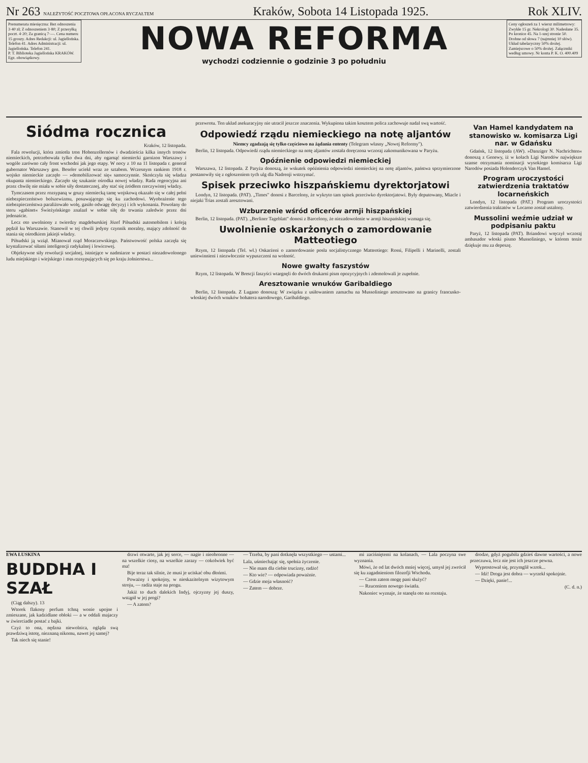Nr 263 NALEŻYTOŚĆ POCZTOWA OPŁACONA RYCZAŁTEM Kraków, Sobota 14 Listopada 1925. Rok XLIV.
Prenumerata miesięczna: Bez odnoszenia 3·40 zł; Z odnoszeniem 3·80; Z przesyłką poczt. 4·20; Za granicą 7·—. Cena numeru 15 groszy. Adres Redakcji: ul. Jagiellońska. Telefon 41. Adres Administracji: ul. Jagiellońska. Telefon 241.
P. T. Biblioteka Jagiellońska KRAKÓW. Egz. obowiązkowy.
NOWA REFORMA
wychodzi codziennie o godzinie 3 po południu
Ceny ogłoszeń za 1 wiersz milimetrowy: Zwykłe 15 gr. Nekrologi 30. Nadesłane 35. Po kronice 45. Na 1-szej stronie 50. Drobne od słowa 7 (najmniej 10 słów). Układ tabelaryczny 50% drożej. Zamiejscowe o 50% drożej. Załączniki według umowy. Nr konta P. K. O. 400.409
Siódma rocznica
Kraków, 12 listopada.
Fala rewolucji, która zmiotła tron Hohenzollernów i dwadzieścia kilka innych tronów niemieckich, potrzebowała tylko dwa dni, aby ogarnąć niemiecki garnizon Warszawy i wogóle zarówno cały front wschodni jak jego etapy. W nocy z 10 na 11 listopada r. generał gubernator Warszawy gen. Beseler uciekł wraz ze sztabem. Wczesnym rankiem 1918 r. wojsko niemieckie zaczęło — »demobilizować się« samoczynnie. Skończyła się władza okupanta niemieckiego. Zaczęło się szukanie ośrodka nowej władzy. Rada regencyjna ani przez chwilę nie miała w sobie siły dostatecznej, aby stać się źródłem rzeczywistej władzy.
Tymczasem przez rozsypaną w gruzy niemiecką tamę wojskową okazało się w całej pełni niebezpieczeństwo bolszewizmu, posuwającego się ku zachodowi. Wyobrażenie tego niebezpieczeństwa paraliżowało wolę, gasiło odwagę decyzyj i ich wykonania. Powołany do steru »gabinet« Świeżyńskiego znalazł w sobie siłę do trwania zaledwie przez dni jedenaście.
Lecz oto uwolniony z twierdzy magdeburskiej Józef Piłsudski automobilem i koleją pędził ku Warszawie. Stanowił w tej chwili jedyny czynnik moralny, mający zdolność do stania się ośrodkiem jakiejś władzy.
Piłsudski ją wziął. Mianował rząd Moraczewskiego. Państwowość polska zaczęła się krystalizować siłami inteligencji radykalnej i lewicowej.
Objektywne siły rewolucji socjalnej, istniejące w nadmiarze w postaci niezadowolonego ludu miejskiego i wiejskiego i mas rozsypujących się po kraju żołnierstwa...
przewrotu. Ten układ asekuracyjny nie utracił jeszcze znaczenia. Wykupiona takim kosztem polica zachowuje nadal swą wartość.
Odpowiedź rządu niemieckiego na notę aljantów
Niemcy zgadzają się tylko częściowo na żądania ententy (Telegram własny „Nowej Reformy").
Berlin, 12 listopada. Odpowiedź rządu niemieckiego na notę aljantów została doręczona wczoraj zakomunikowana w Paryżu.
Opóźnienie odpowiedzi niemieckiej
Warszawa, 12 listopada. Z Paryża donoszą, że wskutek opóźnienia odpowiedzi niemieckiej na notę aljantów, państwa sprzymierzone postanowiły się z ogłoszeniem tych ulg dla Nadrenji wstrzymać.
Spisek przeciwko hiszpańskiemu dyrektorjatowi
Londyn, 12 listopada. (PAT). „Times" donosi z Barcelony, że wykryto tam spisek przeciwko dyrektorjatowi. Były deputowany, Miacle i niejaki Trias zostali aresztowani.
Wzburzenie wśród oficerów armji hiszpańskiej
Berlin, 12 listopada. (PAT). „Berliner Tageblatt" donosi z Barcelony, że niezadowolenie w armji hiszpańskiej wzmaga się.
Uwolnienie oskarżonych o zamordowanie Matteotiego
Rzym, 12 listopada (Tel. wł.) Oskarżeni o zamordowanie posła socjalistycznego Matteotiego: Rossi, Filipelli i Marinelli, zostali uniewinnieni i niezwłocznie wypuszczeni na wolność.
Nowe gwałty faszystów
Rzym, 12 listopada. W Brescji faszyści wtargnęli do dwóch drukarni pism opozycyjnych i zdemolowali je zupełnie.
Aresztowanie wnuków Garibaldiego
Berlin, 12 listopada. Z Lugano donoszą: W związku z usiłowaniem zamachu na Mussoliniego aresztowano na granicy francusko-włoskiej dwóch wnuków bohatera narodowego, Garibaldiego.
Van Hamel kandydatem na stanowisko w. komisarza Ligi nar. w Gdańsku
Gdańsk, 12 listopada (AW). »Danziger N. Nachrichten« donoszą z Genewy, iż w kołach Ligi Narodów największe szanse otrzymania nominacji wysokiego komisarza Ligi Narodów posiada Holenderczyk Van Hamel.
Program uroczystości zatwierdzenia traktatów locarneńskich
Londyn, 12 listopada (PAT.) Program uroczystości zatwierdzenia traktatów w Locarno został ustalony.
Mussolini weźmie udział w podpisaniu paktu
Paryż, 12 listopada (PAT). Briandowi wręczył wczoraj ambasador włoski pismo Mussoliniego, w którem tenże dziękuje mu za depeszę.
EWA ŁUSKINA
BUDDHA I SZAŁ
(Ciąg dalszy). 13
Wtorek flakony perfum tchną wonie upojne i zmieszane, jak kadzidlane obłoki — a w oddali majaczy w źwierciadle postać z bajki.
Czyż to ona, nędzna niewolnica, ogląda swą prawdziwą istotę, nieznaną nikomu, nawet jej samej?
Tak niech się stanie!
drzwi otwarte, jak jej serce, — nagie i nieobronne — na wszelkie ciosy, na wszelkie zarazy — cokolwiek być ma!
Bije teraz tak silnie, że musi je uciskać obu dłońmi.
Poważny i spokojny, w nieskazitelnym wizytowym stroju, — radża staje na progu.
Jakiż to duch dalekich Indyj, ojczyzny jej duszy, wstąpił w jej progi?
— A zatem?
— Trzeba, by pani dotknęła wszystkiego — ustami...
Lala, uśmiechając się, spełnia życzenie.
— Nie mam dla ciebie trucizny, radżo!
— Kto wie? — odpowiada poważnie.
— Gdzie moja własność?
— Zatem — dobrze.
mi zaciśniętemi na kolanach, — Lala poczyna swe wyznania.
Mówi, że od lat dwóch mniej więcej, umysł jej zwrócił się ku zagadnieniom filozofji Wschodu.
— Czem zatem mogę pani służyć?
— Rzuceniem nowego światła.
Nakoniec wyznaje, że stanęła oto na rozstaju.
drodze, gdyż pogubiła gdzieś dawne wartości, a nowe przeczuwa, lecz nie jest ich jeszcze pewna.
Wyprostował się, przymglił wzrok...
— Idź! Droga jest dobra — wyrzekł spokojnie.
— Dzięki, panie!...
(C. d. n.)